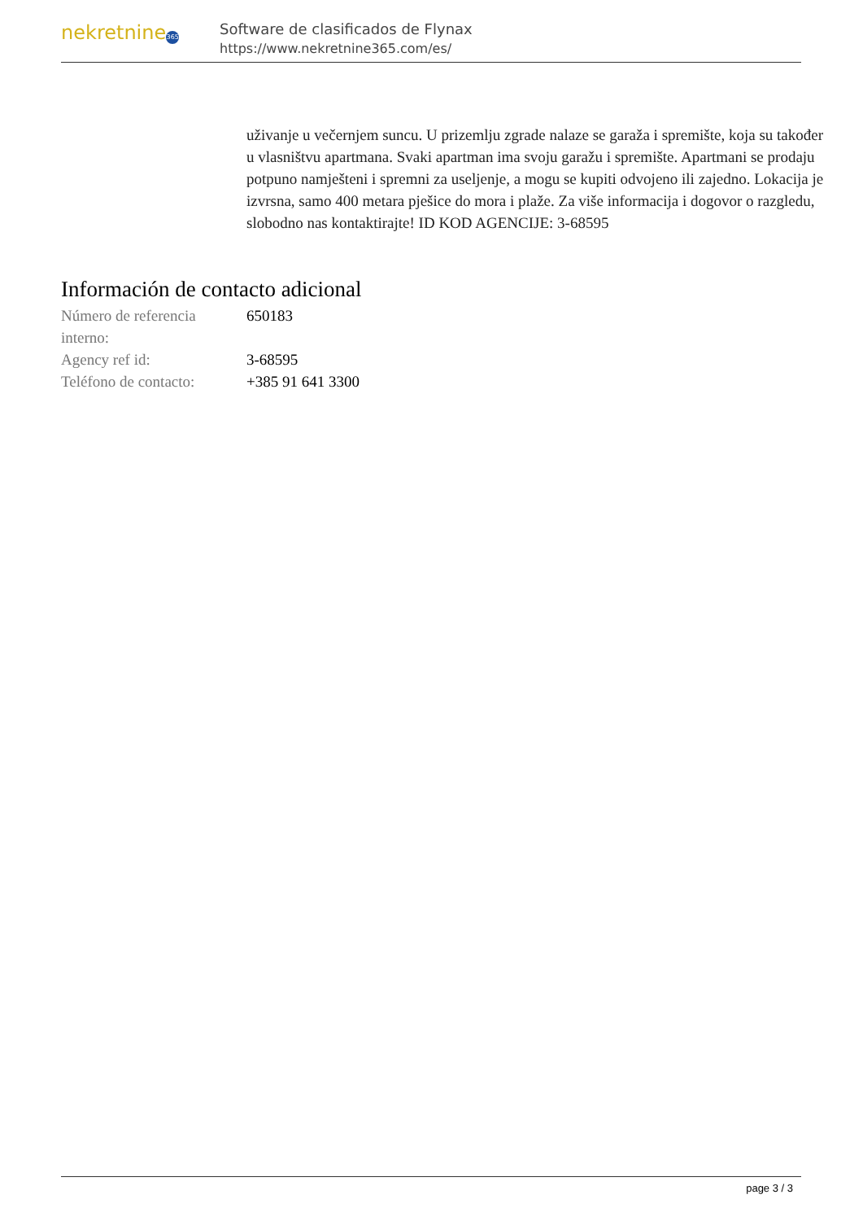nekretnine 365
Software de clasificados de Flynax
https://www.nekretnine365.com/es/
uživanje u večernjem suncu. U prizemlju zgrade nalaze se garaža i spremište, koja su također u vlasništvu apartmana. Svaki apartman ima svoju garažu i spremište. Apartmani se prodaju potpuno namješteni i spremni za useljenje, a mogu se kupiti odvojeno ili zajedno. Lokacija je izvrsna, samo 400 metara pješice do mora i plaže. Za više informacija i dogovor o razgledu, slobodno nas kontaktirajte! ID KOD AGENCIJE: 3-68595
Información de contacto adicional
| Número de referencia interno: | 650183 |
| Agency ref id: | 3-68595 |
| Teléfono de contacto: | +385 91 641 3300 |
page 3 / 3